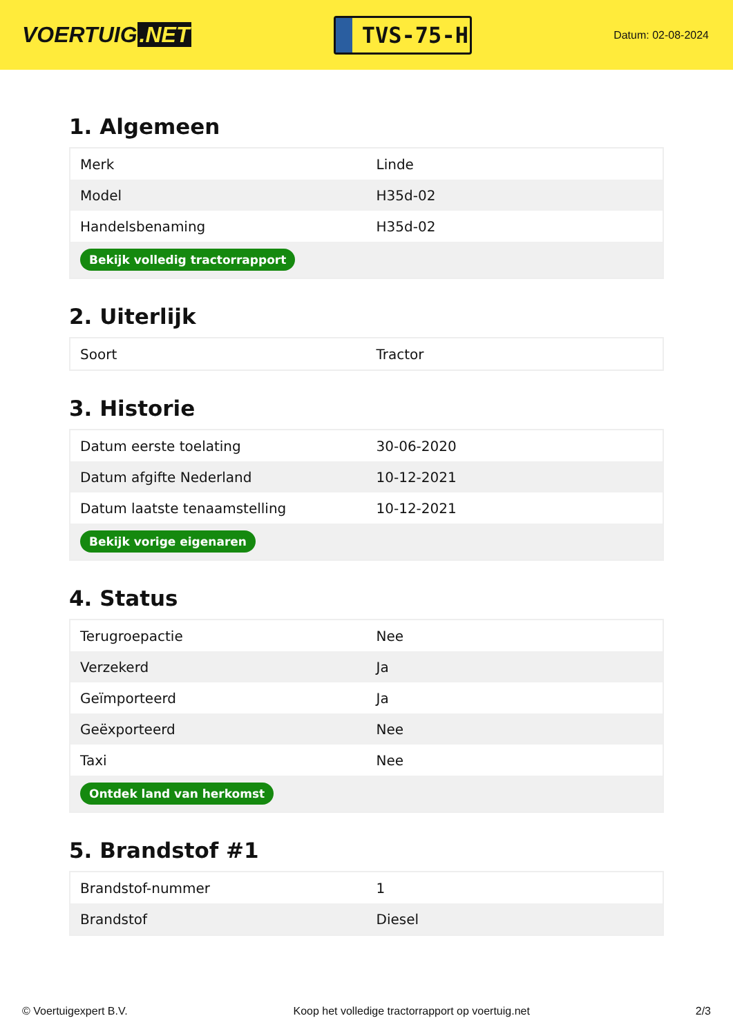VOERTUIG.NET
TVS-75-H
Datum: 02-08-2024
1. Algemeen
| Merk | Linde |
| Model | H35d-02 |
| Handelsbenaming | H35d-02 |
| Bekijk volledig tractorrapport | |
2. Uiterlijk
| Soort | Tractor |
3. Historie
| Datum eerste toelating | 30-06-2020 |
| Datum afgifte Nederland | 10-12-2021 |
| Datum laatste tenaamstelling | 10-12-2021 |
| Bekijk vorige eigenaren | |
4. Status
| Terugroepactie | Nee |
| Verzekerd | Ja |
| Geïmporteerd | Ja |
| Geëxporteerd | Nee |
| Taxi | Nee |
| Ontdek land van herkomst | |
5. Brandstof #1
| Brandstof-nummer | 1 |
| Brandstof | Diesel |
© Voertuigexpert B.V. Koop het volledige tractorrapport op voertuig.net 2/3